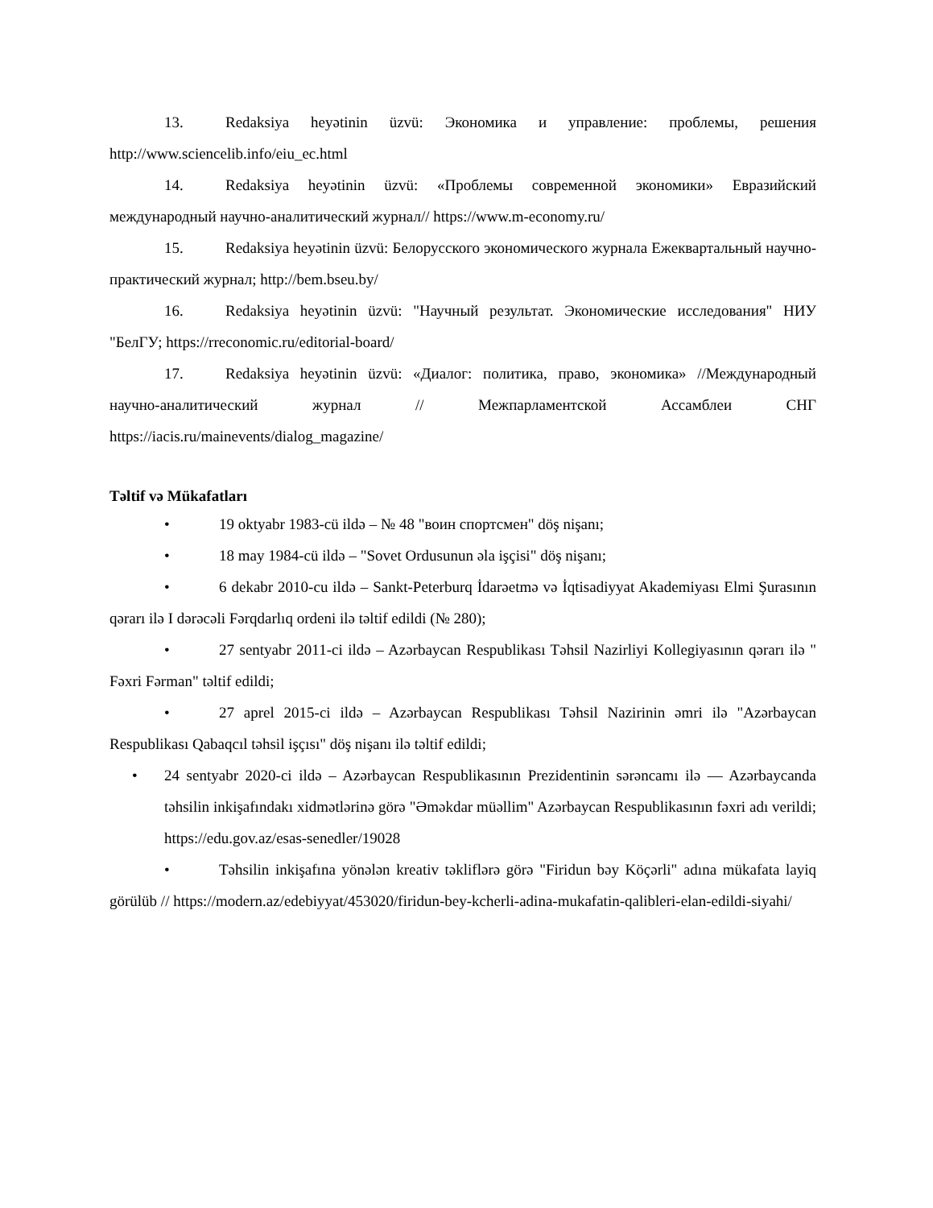13. Redaksiya heyətinin üzvü: Экономика и управление: проблемы, решения http://www.sciencelib.info/eiu_ec.html
14. Redaksiya heyətinin üzvü: «Проблемы современной экономики» Евразийский международный научно-аналитический журнал// https://www.m-economy.ru/
15. Redaksiya heyətinin üzvü: Белорусского экономического журнала Ежеквартальный научно-практический журнал; http://bem.bseu.by/
16. Redaksiya heyətinin üzvü: "Научный результат. Экономические исследования" НИУ "БелГУ; https://rreconomic.ru/editorial-board/
17. Redaksiya heyətinin üzvü: «Диалог: политика, право, экономика» //Международный научно-аналитический журнал // Межпарламентской Ассамблеи СНГ https://iacis.ru/mainevents/dialog_magazine/
Təltif və Mükafatları
• 19 oktyabr 1983-cü ildə – № 48 "воин спортсмен" döş nişanı;
• 18 may 1984-cü ildə – "Sovet Ordusunun əla işçisi" döş nişanı;
• 6 dekabr 2010-cu ildə – Sankt-Peterburq İdarəetmə və İqtisadiyyat Akademiyası Elmi Şurasının qərarı ilə I dərəcəli Fərqdarlıq ordeni ilə təltif edildi (№ 280);
• 27 sentyabr 2011-ci ildə – Azərbaycan Respublikası Təhsil Nazirliyi Kollegiyasının qərarı ilə " Fəxri Fərman" təltif edildi;
• 27 aprel 2015-ci ildə – Azərbaycan Respublikası Təhsil Nazirinin əmri ilə "Azərbaycan Respublikası Qabaqcıl təhsil işçısı" döş nişanı ilə təltif edildi;
• 24 sentyabr 2020-ci ildə – Azərbaycan Respublikasının Prezidentinin sərəncamı ilə — Azərbaycanda təhsilin inkişafındakı xidmətlərinə görə "Əməkdar müəllim" Azərbaycan Respublikasının fəxri adı verildi; https://edu.gov.az/esas-senedler/19028
• Təhsilin inkişafına yönələn kreativ təkliflərə görə "Firidun bəy Köçərli" adına mükafata layiq görülüb // https://modern.az/edebiyyat/453020/firidun-bey-kcherli-adina-mukafatin-qalibleri-elan-edildi-siyahi/